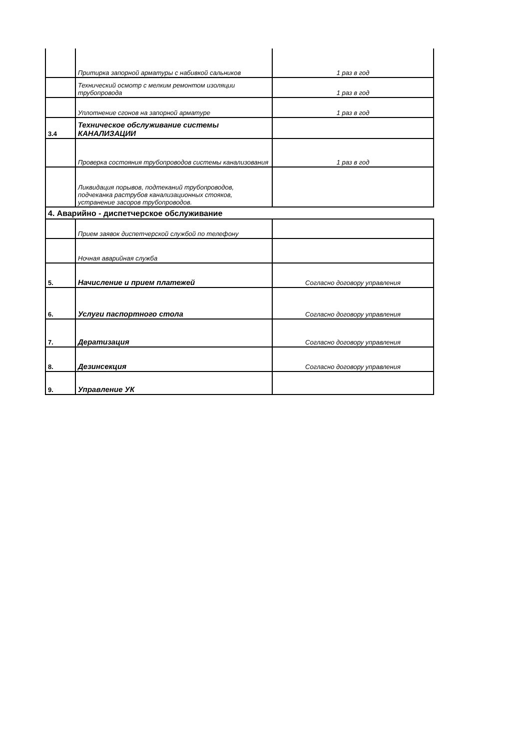| | Притирка запорной арматуры с набивкой сальников | 1 раз в год |
| | Технический осмотр с мелким ремонтом изоляции трубопровода | 1 раз в год |
| | Уплотнение сгонов на запорной арматуре | 1 раз в год |
| 3.4 | Техническое обслуживание системы КАНАЛИЗАЦИИ | |
| | Проверка состояния трубопроводов системы канализования | 1 раз в год |
| | Ликвидация порывов, подтеканий трубопроводов, подчеканка раструбов канализационных стояков, устранение засоров трубопроводов. | |
| 4. Аварийно - диспетчерское обслуживание | | |
| | Прием заявок диспетчерской службой по телефону | |
| | Ночная аварийная служба | |
| 5. | Начисление и прием платежей | Согласно договору управления |
| 6. | Услуги паспортного стола | Согласно договору управления |
| 7. | Дератизация | Согласно договору управления |
| 8. | Дезинсекция | Согласно договору управления |
| 9. | Управление УК | |